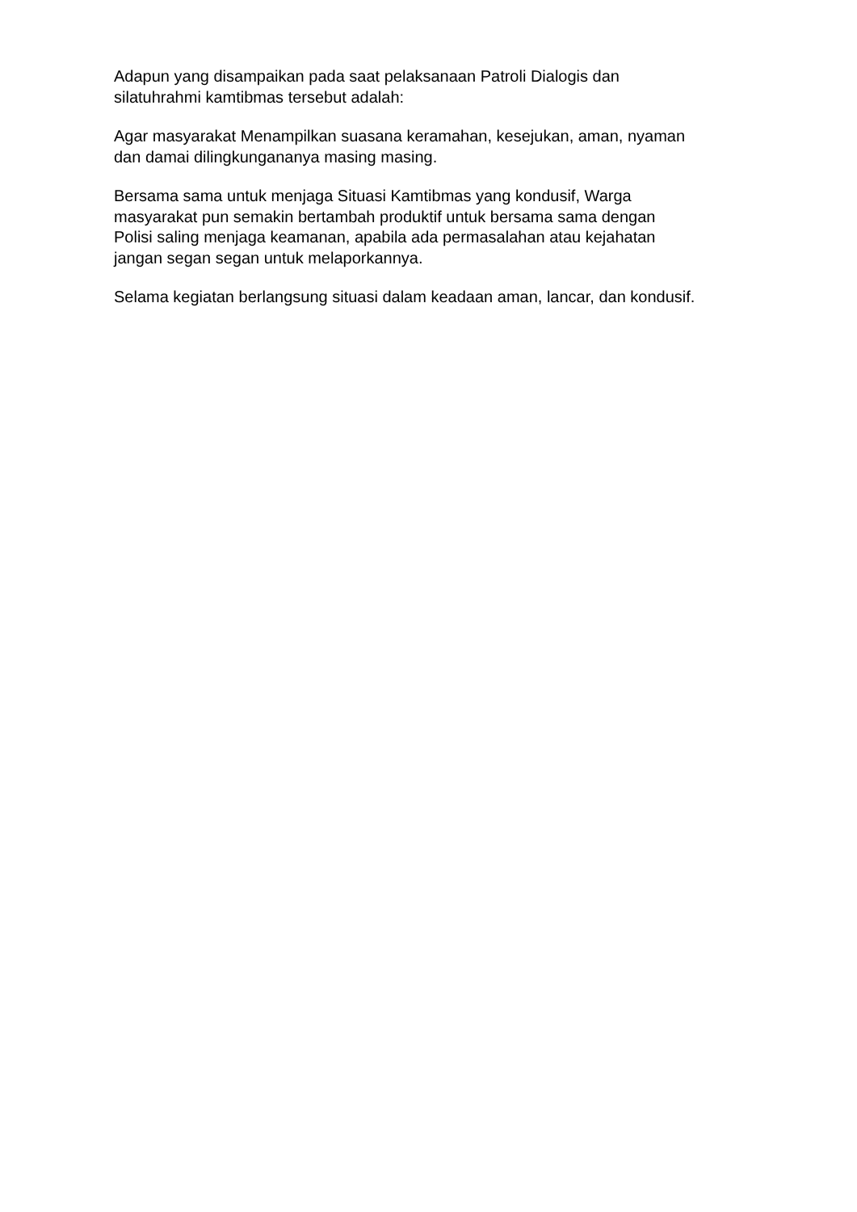Adapun yang disampaikan pada saat pelaksanaan Patroli Dialogis dan
silatuhrahmi kamtibmas tersebut adalah:
Agar masyarakat Menampilkan suasana keramahan, kesejukan, aman, nyaman
dan damai dilingkungananya masing masing.
Bersama sama untuk menjaga Situasi Kamtibmas yang kondusif, Warga
masyarakat pun semakin bertambah produktif untuk bersama sama dengan
Polisi saling menjaga keamanan, apabila ada permasalahan atau kejahatan
jangan segan segan untuk melaporkannya.
Selama kegiatan berlangsung situasi dalam keadaan aman, lancar, dan kondusif.